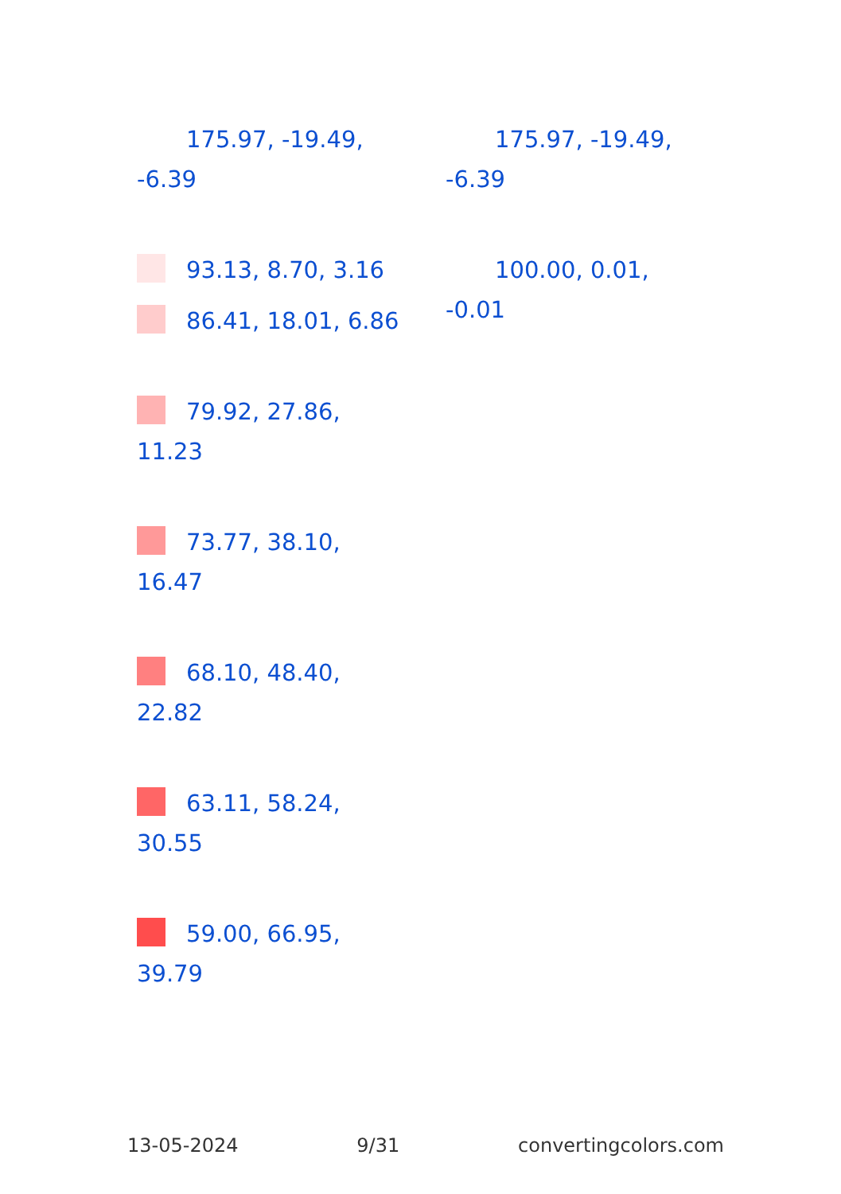175.97, -19.49,
-6.39
93.13, 8.70, 3.16
86.41, 18.01, 6.86
79.92, 27.86,
11.23
73.77, 38.10,
16.47
68.10, 48.40,
22.82
63.11, 58.24,
30.55
59.00, 66.95,
39.79
175.97, -19.49,
-6.39
100.00, 0.01,
-0.01
13-05-2024 9/31 convertingcolors.com